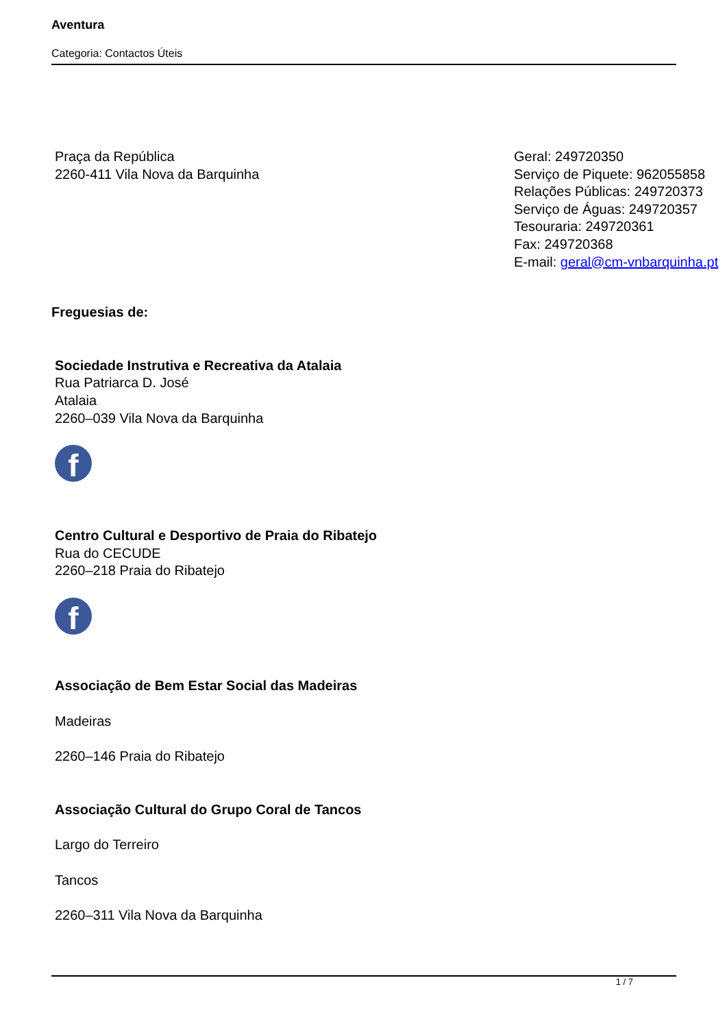Aventura
Categoria: Contactos Úteis
Praça da República
2260-411 Vila Nova da Barquinha
Geral: 249720350
Serviço de Piquete: 962055858
Relações Públicas: 249720373
Serviço de Águas: 249720357
Tesouraria: 249720361
Fax: 249720368
E-mail: geral@cm-vnbarquinha.pt
Freguesias de:
Sociedade Instrutiva e Recreativa da Atalaia
Rua Patriarca D. José
Atalaia
2260–039 Vila Nova da Barquinha
f
Centro Cultural e Desportivo de Praia do Ribatejo
Rua do CECUDE
2260–218 Praia do Ribatejo
f
Associação de Bem Estar Social das Madeiras
Madeiras
2260–146 Praia do Ribatejo
Associação Cultural do Grupo Coral de Tancos
Largo do Terreiro
Tancos
2260–311 Vila Nova da Barquinha
1 / 7